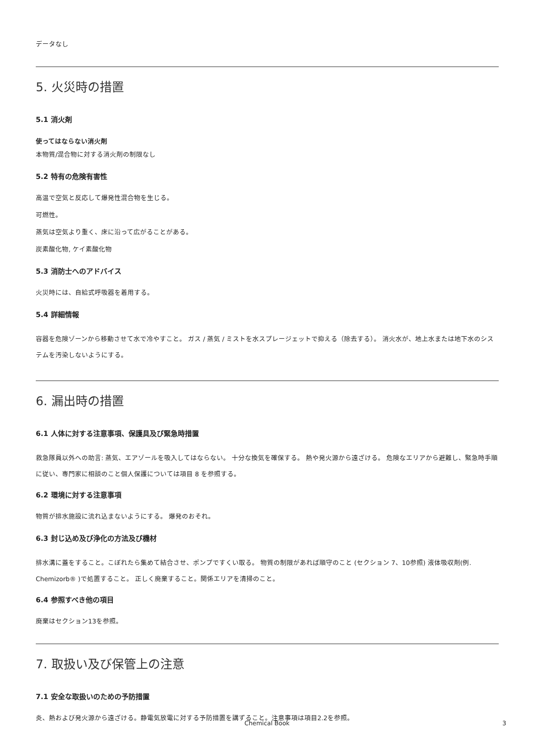データなし
5. 火災時の措置
5.1 消火剤
使ってはならない消火剤
本物質/混合物に対する消火剤の制限なし
5.2 特有の危険有害性
高温で空気と反応して爆発性混合物を生じる。
可燃性。
蒸気は空気より重く、床に沿って広がることがある。
炭素酸化物, ケイ素酸化物
5.3 消防士へのアドバイス
火災時には、自給式呼吸器を着用する。
5.4 詳細情報
容器を危険ゾーンから移動させて水で冷やすこと。 ガス / 蒸気 / ミストを水スプレージェットで抑える（除去する）。 消火水が、地上水または地下水のシステムを汚染しないようにする。
6. 漏出時の措置
6.1 人体に対する注意事項、保護具及び緊急時措置
救急隊員以外への助言: 蒸気、エアゾールを吸入してはならない。 十分な換気を確保する。 熱や発火源から遠ざける。 危険なエリアから避難し、緊急時手順に従い、専門家に相談のこと個人保護については項目 8 を参照する。
6.2 環境に対する注意事項
物質が排水施設に流れ込まないようにする。 爆発のおそれ。
6.3 封じ込め及び浄化の方法及び機材
排水溝に蓋をすること。こぼれたら集めて結合させ、ポンプですくい取る。 物質の制限があれば順守のこと (セクション 7、10参照) 液体吸収剤(例. Chemizorb® )で処置すること。 正しく廃棄すること。関係エリアを清掃のこと。
6.4 参照すべき他の項目
廃棄はセクション13を参照。
7. 取扱い及び保管上の注意
7.1 安全な取扱いのための予防措置
炎、熱および発火源から遠ざける。静電気放電に対する予防措置を講ずること。注意事項は項目2.2を参照。
Chemical Book 3